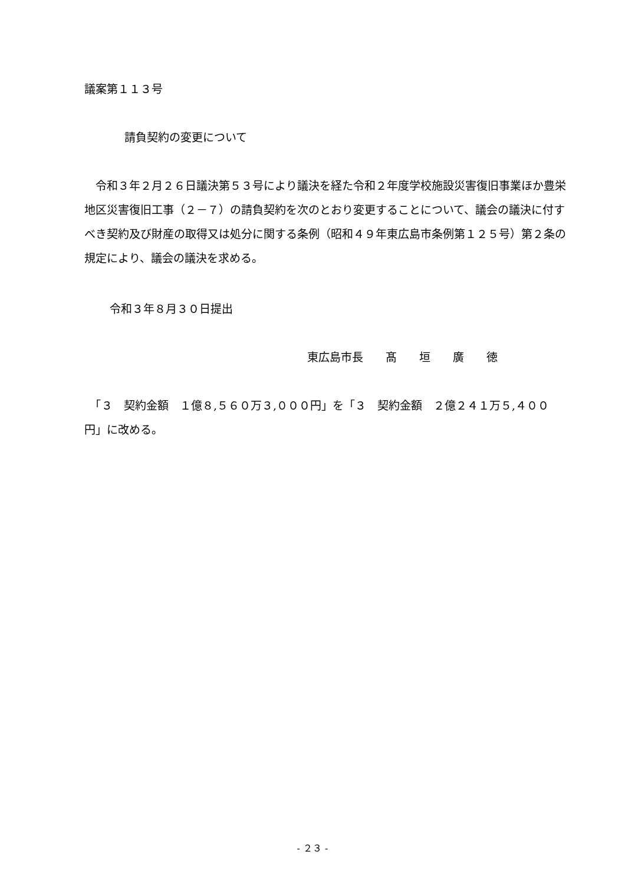議案第１１３号
請負契約の変更について
　令和３年２月２６日議決第５３号により議決を経た令和２年度学校施設災害復旧事業ほか豊栄地区災害復旧工事（２－７）の請負契約を次のとおり変更することについて、議会の議決に付すべき契約及び財産の取得又は処分に関する条例（昭和４９年東広島市条例第１２５号）第２条の規定により、議会の議決を求める。
令和３年８月３０日提出
東広島市長　　髙　　垣　　廣　　徳
　「３　契約金額　１億８,５６０万３,０００円」を「３　契約金額　２億２４１万５,４００円」に改める。
- ２３ -